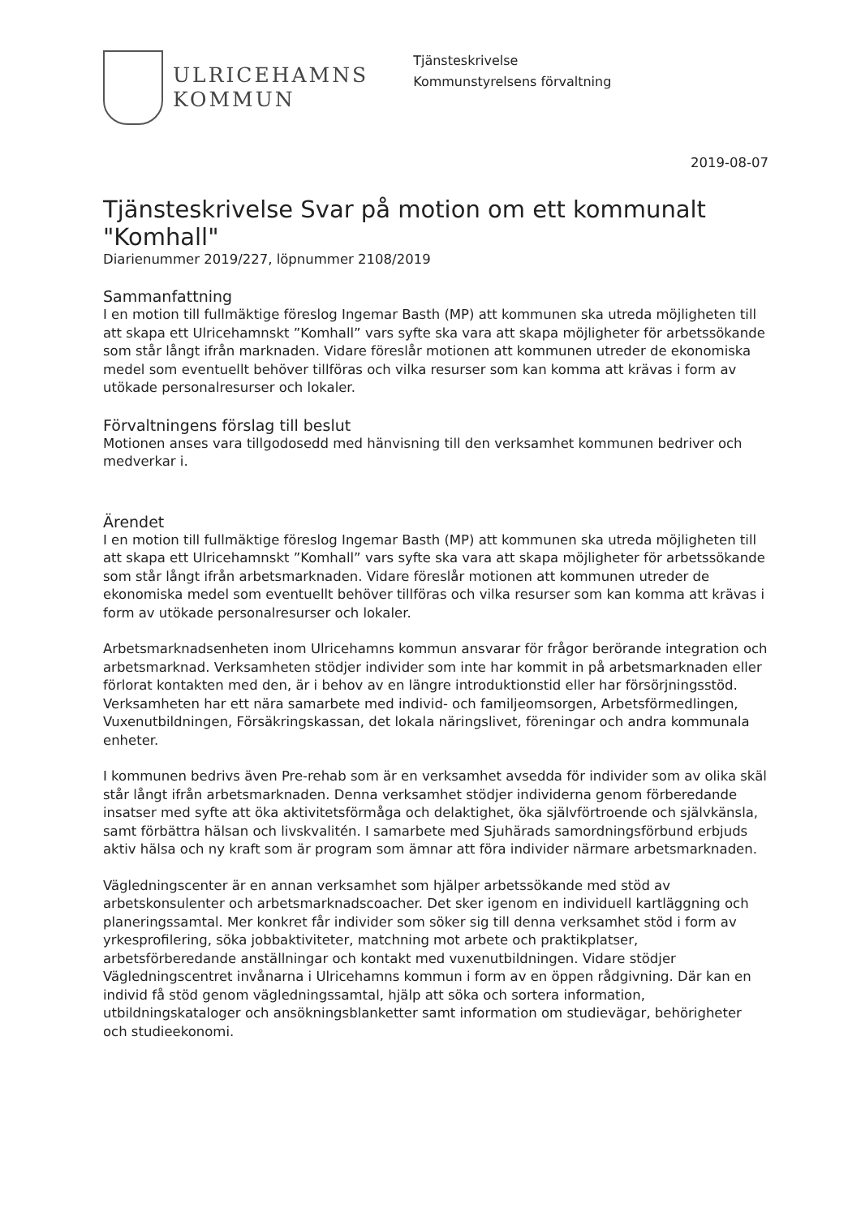ULRICEHAMNS
KOMMUN
Tjänsteskrivelse
Kommunstyrelsens förvaltning
2019-08-07
Tjänsteskrivelse Svar på motion om ett kommunalt "Komhall"
Diarienummer 2019/227, löpnummer 2108/2019
Sammanfattning
I en motion till fullmäktige föreslog Ingemar Basth (MP) att kommunen ska utreda möjligheten till att skapa ett Ulricehamnskt ”Komhall” vars syfte ska vara att skapa möjligheter för arbetssökande som står långt ifrån marknaden. Vidare föreslår motionen att kommunen utreder de ekonomiska medel som eventuellt behöver tillföras och vilka resurser som kan komma att krävas i form av utökade personalresurser och lokaler.
Förvaltningens förslag till beslut
Motionen anses vara tillgodosedd med hänvisning till den verksamhet kommunen bedriver och medverkar i.
Ärendet
I en motion till fullmäktige föreslog Ingemar Basth (MP) att kommunen ska utreda möjligheten till att skapa ett Ulricehamnskt ”Komhall” vars syfte ska vara att skapa möjligheter för arbetssökande som står långt ifrån arbetsmarknaden. Vidare föreslår motionen att kommunen utreder de ekonomiska medel som eventuellt behöver tillföras och vilka resurser som kan komma att krävas i form av utökade personalresurser och lokaler.
Arbetsmarknadsenheten inom Ulricehamns kommun ansvarar för frågor berörande integration och arbetsmarknad. Verksamheten stödjer individer som inte har kommit in på arbetsmarknaden eller förlorat kontakten med den, är i behov av en längre introduktionstid eller har försörjningsstöd. Verksamheten har ett nära samarbete med individ- och familjeomsorgen, Arbetsförmedlingen, Vuxenutbildningen, Försäkringskassan, det lokala näringslivet, föreningar och andra kommunala enheter.
I kommunen bedrivs även Pre-rehab som är en verksamhet avsedda för individer som av olika skäl står långt ifrån arbetsmarknaden. Denna verksamhet stödjer individerna genom förberedande insatser med syfte att öka aktivitetsförmåga och delaktighet, öka självförtroende och självkänsla, samt förbättra hälsan och livskvalitén. I samarbete med Sjuhärads samordningsförbund erbjuds aktiv hälsa och ny kraft som är program som ämnar att föra individer närmare arbetsmarknaden.
Vägledningscenter är en annan verksamhet som hjälper arbetssökande med stöd av arbetskonsulenter och arbetsmarknadscoacher. Det sker igenom en individuell kartläggning och planeringssamtal. Mer konkret får individer som söker sig till denna verksamhet stöd i form av yrkesprofilering, söka jobbaktiviteter, matchning mot arbete och praktikplatser, arbetsförberedande anställningar och kontakt med vuxenutbildningen. Vidare stödjer Vägledningscentret invånarna i Ulricehamns kommun i form av en öppen rådgivning. Där kan en individ få stöd genom vägledningssamtal, hjälp att söka och sortera information, utbildningskataloger och ansökningsblanketter samt information om studievägar, behörigheter och studieekonomi.